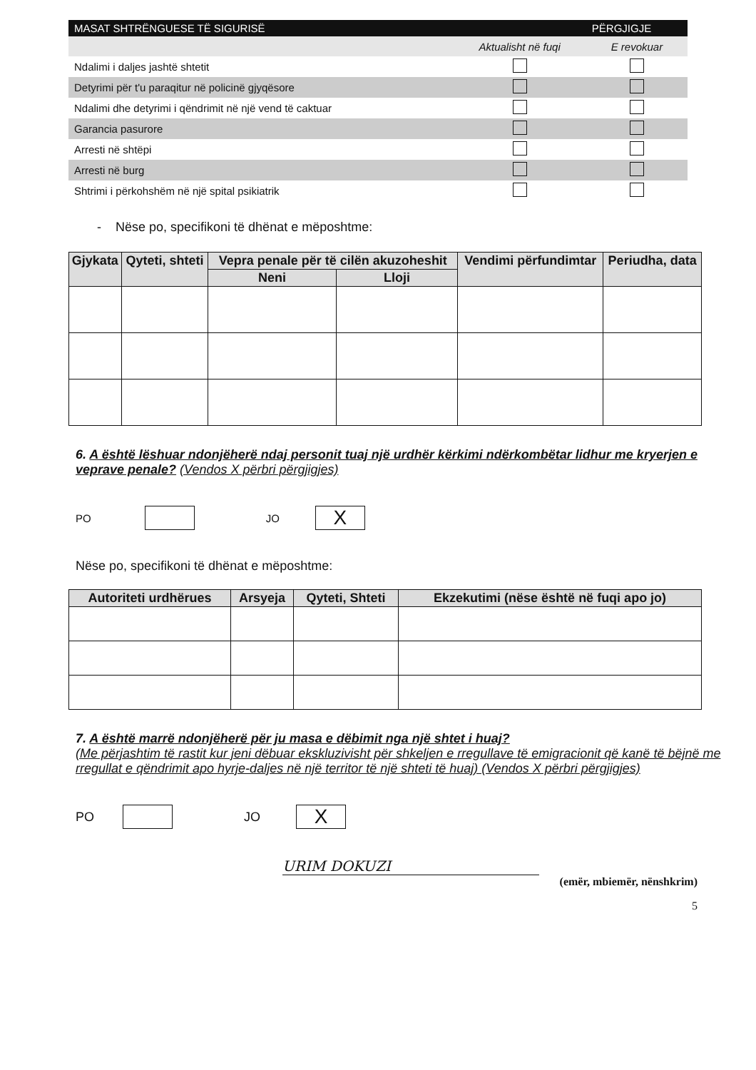| MASAT SHTRËNGUESE TË SIGURISË | | PËRGJIGJE |
| --- | --- | --- |
| | Aktualisht në fuqi | E revokuar |
| Ndalimi i daljes jashtë shtetit | | |
| Detyrimi për t'u paraqitur në policinë gjyqësore | | |
| Ndalimi dhe detyrimi i qëndrimit në një vend të caktuar | | |
| Garancia pasurore | | |
| Arresti në shtëpi | | |
| Arresti në burg | | |
| Shtrimi i përkohshëm në një spital psikiatrik | | |
- Nëse po, specifikoni të dhënat e mëposhtme:
| Gjykata | Qyteti, shteti | Vepra penale për të cilën akuzoheshit | | Vendimi përfundimtar | Periudha, data |
| --- | --- | --- | --- | --- | --- |
| | | Neni | Lloji | | |
6. A është lëshuar ndonjëherë ndaj personit tuaj një urdhër kërkimi ndërkombëtar lidhur me kryerjen e veprave penale? (Vendos X përbri përgjigjes)
PO JO X
Nëse po, specifikoni të dhënat e mëposhtme:
| Autoriteti urdhërues | Arsyeja | Qyteti, Shteti | Ekzekutimi (nëse është në fuqi apo jo) |
| --- | --- | --- | --- |
7. A është marrë ndonjëherë për ju masa e dëbimit nga një shtet i huaj?
(Me përjashtim të rastit kur jeni dëbuar ekskluzivisht për shkeljen e rregullave të emigracionit që kanë të bëjnë me rregullat e qëndrimit apo hyrje-daljes në një territor të një shteti të huaj) (Vendos X përbri përgjigjes)
PO JO X
URIM DOKUZI
(emër, mbiemër, nënshkrim)
5